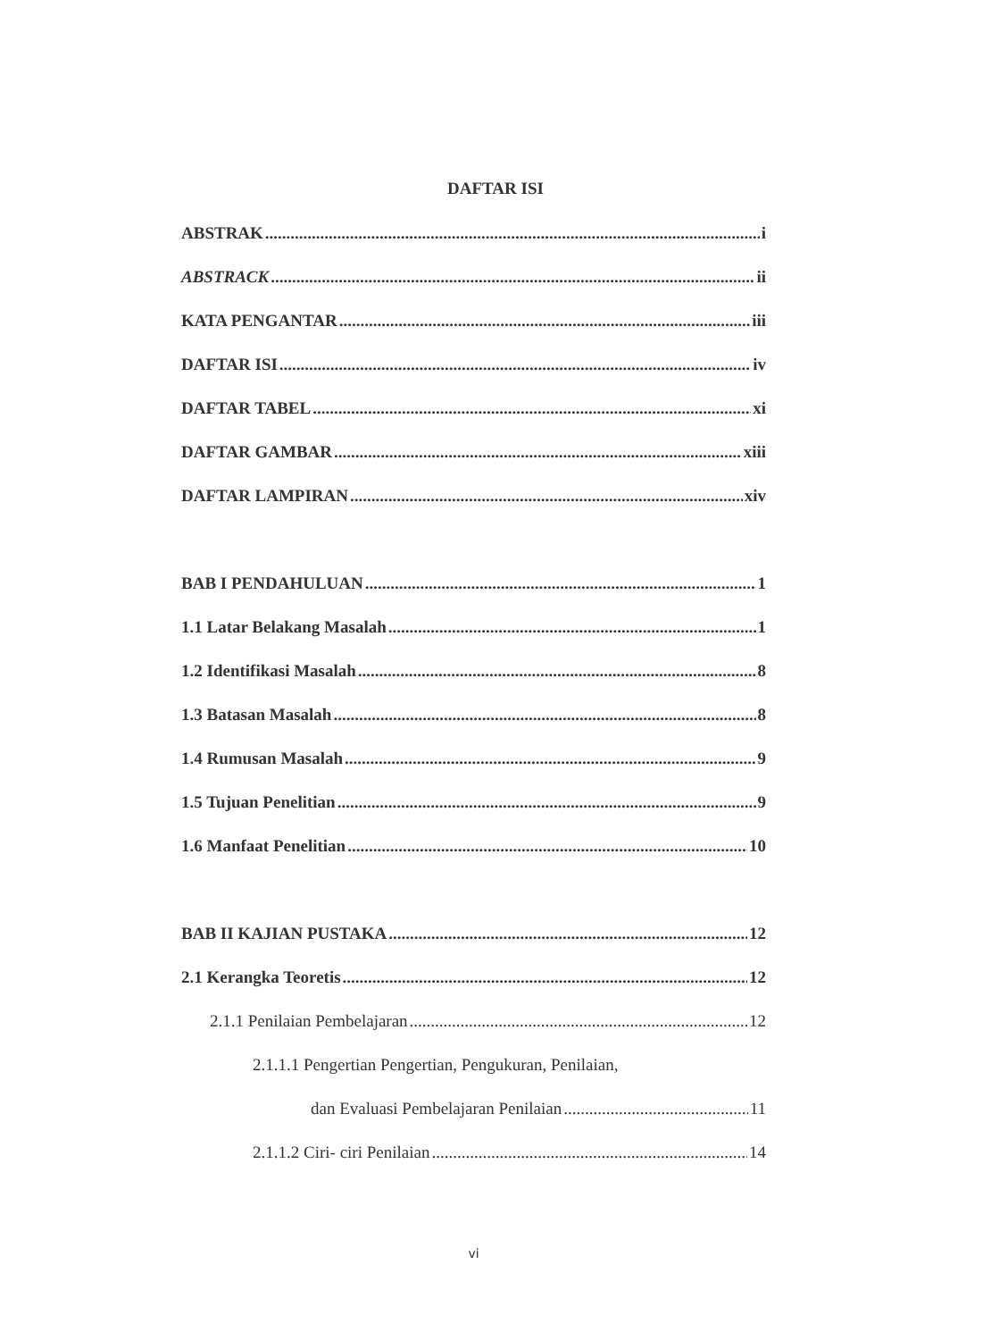DAFTAR ISI
ABSTRAK i
ABSTRACK ii
KATA PENGANTAR iii
DAFTAR ISI iv
DAFTAR TABEL xi
DAFTAR GAMBAR xiii
DAFTAR LAMPIRAN xiv
BAB I PENDAHULUAN 1
1.1 Latar Belakang Masalah 1
1.2 Identifikasi Masalah 8
1.3 Batasan Masalah 8
1.4 Rumusan Masalah 9
1.5 Tujuan Penelitian 9
1.6 Manfaat Penelitian 10
BAB II KAJIAN PUSTAKA 12
2.1 Kerangka Teoretis 12
2.1.1 Penilaian Pembelajaran 12
2.1.1.1 Pengertian Pengertian, Pengukuran, Penilaian,
dan Evaluasi Pembelajaran Penilaian 11
2.1.1.2 Ciri- ciri Penilaian 14
vi